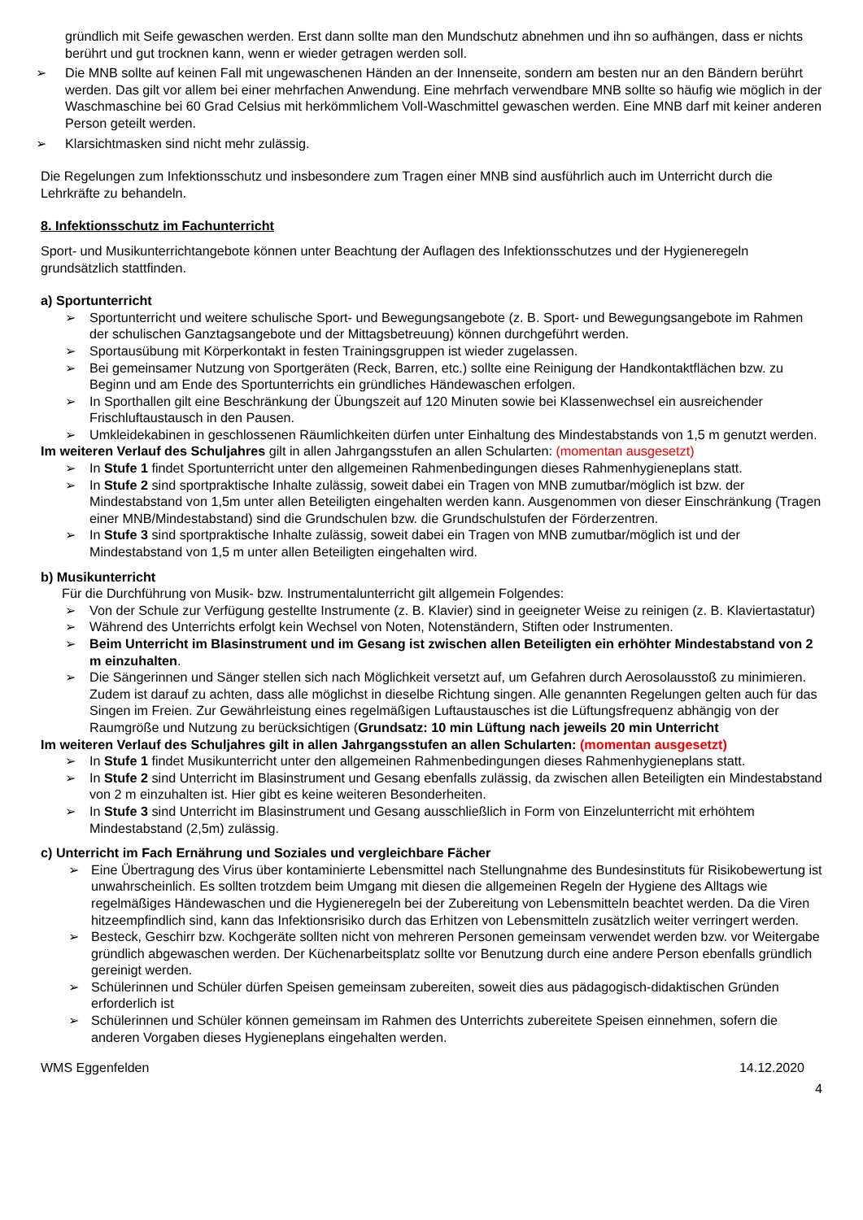gründlich mit Seife gewaschen werden. Erst dann sollte man den Mundschutz abnehmen und ihn so aufhängen, dass er nichts berührt und gut trocknen kann, wenn er wieder getragen werden soll.
➢ Die MNB sollte auf keinen Fall mit ungewaschenen Händen an der Innenseite, sondern am besten nur an den Bändern berührt werden. Das gilt vor allem bei einer mehrfachen Anwendung. Eine mehrfach verwendbare MNB sollte so häufig wie möglich in der Waschmaschine bei 60 Grad Celsius mit herkömmlichem Voll-Waschmittel gewaschen werden. Eine MNB darf mit keiner anderen Person geteilt werden.
➢ Klarsichtmasken sind nicht mehr zulässig.
Die Regelungen zum Infektionsschutz und insbesondere zum Tragen einer MNB sind ausführlich auch im Unterricht durch die Lehrkräfte zu behandeln.
8. Infektionsschutz im Fachunterricht
Sport- und Musikunterrichtangebote können unter Beachtung der Auflagen des Infektionsschutzes und der Hygieneregeln grundsätzlich stattfinden.
a) Sportunterricht
➢ Sportunterricht und weitere schulische Sport- und Bewegungsangebote (z. B. Sport- und Bewegungsangebote im Rahmen der schulischen Ganztagsangebote und der Mittagsbetreuung) können durchgeführt werden.
➢ Sportausübung mit Körperkontakt in festen Trainingsgruppen ist wieder zugelassen.
➢ Bei gemeinsamer Nutzung von Sportgeräten (Reck, Barren, etc.) sollte eine Reinigung der Handkontaktflächen bzw. zu Beginn und am Ende des Sportunterrichts ein gründliches Händewaschen erfolgen.
➢ In Sporthallen gilt eine Beschränkung der Übungszeit auf 120 Minuten sowie bei Klassenwechsel ein ausreichender Frischluftaustausch in den Pausen.
➢ Umkleidekabinen in geschlossenen Räumlichkeiten dürfen unter Einhaltung des Mindestabstands von 1,5 m genutzt werden.
Im weiteren Verlauf des Schuljahres gilt in allen Jahrgangsstufen an allen Schularten: (momentan ausgesetzt)
➢ In Stufe 1 findet Sportunterricht unter den allgemeinen Rahmenbedingungen dieses Rahmenhygieneplans statt.
➢ In Stufe 2 sind sportpraktische Inhalte zulässig, soweit dabei ein Tragen von MNB zumutbar/möglich ist bzw. der Mindestabstand von 1,5m unter allen Beteiligten eingehalten werden kann. Ausgenommen von dieser Einschränkung (Tragen einer MNB/Mindestabstand) sind die Grundschulen bzw. die Grundschulstufen der Förderzentren.
➢ In Stufe 3 sind sportpraktische Inhalte zulässig, soweit dabei ein Tragen von MNB zumutbar/möglich ist und der Mindestabstand von 1,5 m unter allen Beteiligten eingehalten wird.
b) Musikunterricht
Für die Durchführung von Musik- bzw. Instrumentalunterricht gilt allgemein Folgendes:
➢ Von der Schule zur Verfügung gestellte Instrumente (z. B. Klavier) sind in geeigneter Weise zu reinigen (z. B. Klaviertastatur)
➢ Während des Unterrichts erfolgt kein Wechsel von Noten, Notenständern, Stiften oder Instrumenten.
➢ Beim Unterricht im Blasinstrument und im Gesang ist zwischen allen Beteiligten ein erhöhter Mindestabstand von 2 m einzuhalten.
➢ Die Sängerinnen und Sänger stellen sich nach Möglichkeit versetzt auf, um Gefahren durch Aerosolausstoß zu minimieren. Zudem ist darauf zu achten, dass alle möglichst in dieselbe Richtung singen. Alle genannten Regelungen gelten auch für das Singen im Freien. Zur Gewährleistung eines regelmäßigen Luftaustausches ist die Lüftungsfrequenz abhängig von der Raumgröße und Nutzung zu berücksichtigen (Grundsatz: 10 min Lüftung nach jeweils 20 min Unterricht
Im weiteren Verlauf des Schuljahres gilt in allen Jahrgangsstufen an allen Schularten: (momentan ausgesetzt)
➢ In Stufe 1 findet Musikunterricht unter den allgemeinen Rahmenbedingungen dieses Rahmenhygieneplans statt.
➢ In Stufe 2 sind Unterricht im Blasinstrument und Gesang ebenfalls zulässig, da zwischen allen Beteiligten ein Mindestabstand von 2 m einzuhalten ist. Hier gibt es keine weiteren Besonderheiten.
➢ In Stufe 3 sind Unterricht im Blasinstrument und Gesang ausschließlich in Form von Einzelunterricht mit erhöhtem Mindestabstand (2,5m) zulässig.
c) Unterricht im Fach Ernährung und Soziales und vergleichbare Fächer
➢ Eine Übertragung des Virus über kontaminierte Lebensmittel nach Stellungnahme des Bundesinstituts für Risikobewertung ist unwahrscheinlich. Es sollten trotzdem beim Umgang mit diesen die allgemeinen Regeln der Hygiene des Alltags wie regelmäßiges Händewaschen und die Hygieneregeln bei der Zubereitung von Lebensmitteln beachtet werden. Da die Viren hitzeempfindlich sind, kann das Infektionsrisiko durch das Erhitzen von Lebensmitteln zusätzlich weiter verringert werden.
➢ Besteck, Geschirr bzw. Kochgeräte sollten nicht von mehreren Personen gemeinsam verwendet werden bzw. vor Weitergabe gründlich abgewaschen werden. Der Küchenarbeitsplatz sollte vor Benutzung durch eine andere Person ebenfalls gründlich gereinigt werden.
➢ Schülerinnen und Schüler dürfen Speisen gemeinsam zubereiten, soweit dies aus pädagogisch-didaktischen Gründen erforderlich ist
➢ Schülerinnen und Schüler können gemeinsam im Rahmen des Unterrichts zubereitete Speisen einnehmen, sofern die anderen Vorgaben dieses Hygieneplans eingehalten werden.
WMS Eggenfelden 14.12.2020
4